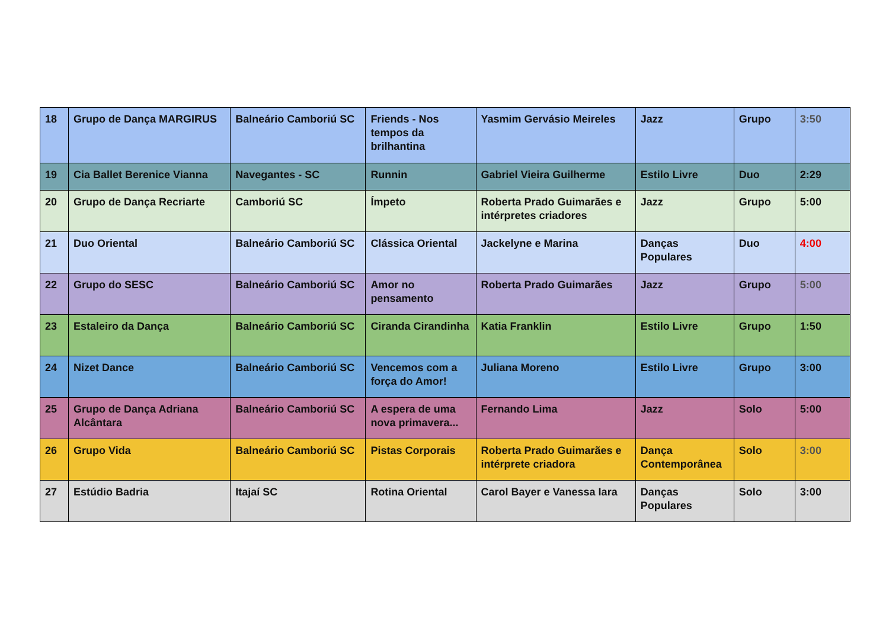| 18 | Grupo de Dança MARGIRUS | Balneário Camboriú SC | Friends - Nos tempos da brilhantina | Yasmim Gervásio Meireles | Jazz | Grupo | 3:50 |
| 19 | Cia Ballet Berenice Vianna | Navegantes - SC | Runnin | Gabriel Vieira Guilherme | Estilo Livre | Duo | 2:29 |
| 20 | Grupo de Dança Recriarte | Camboriú SC | Ímpeto | Roberta Prado Guimarães e intérpretes criadores | Jazz | Grupo | 5:00 |
| 21 | Duo Oriental | Balneário Camboriú SC | Clássica Oriental | Jackelyne e Marina | Danças Populares | Duo | 4:00 |
| 22 | Grupo do SESC | Balneário Camboriú SC | Amor no pensamento | Roberta Prado Guimarães | Jazz | Grupo | 5:00 |
| 23 | Estaleiro da Dança | Balneário Camboriú SC | Ciranda Cirandinha | Katia Franklin | Estilo Livre | Grupo | 1:50 |
| 24 | Nizet Dance | Balneário Camboriú SC | Vencemos com a força do Amor! | Juliana Moreno | Estilo Livre | Grupo | 3:00 |
| 25 | Grupo de Dança Adriana Alcântara | Balneário Camboriú SC | A espera de uma nova primavera... | Fernando Lima | Jazz | Solo | 5:00 |
| 26 | Grupo Vida | Balneário Camboriú SC | Pistas Corporais | Roberta Prado Guimarães e intérprete criadora | Dança Contemporânea | Solo | 3:00 |
| 27 | Estúdio Badria | Itajaí SC | Rotina Oriental | Carol Bayer e Vanessa Iara | Danças Populares | Solo | 3:00 |